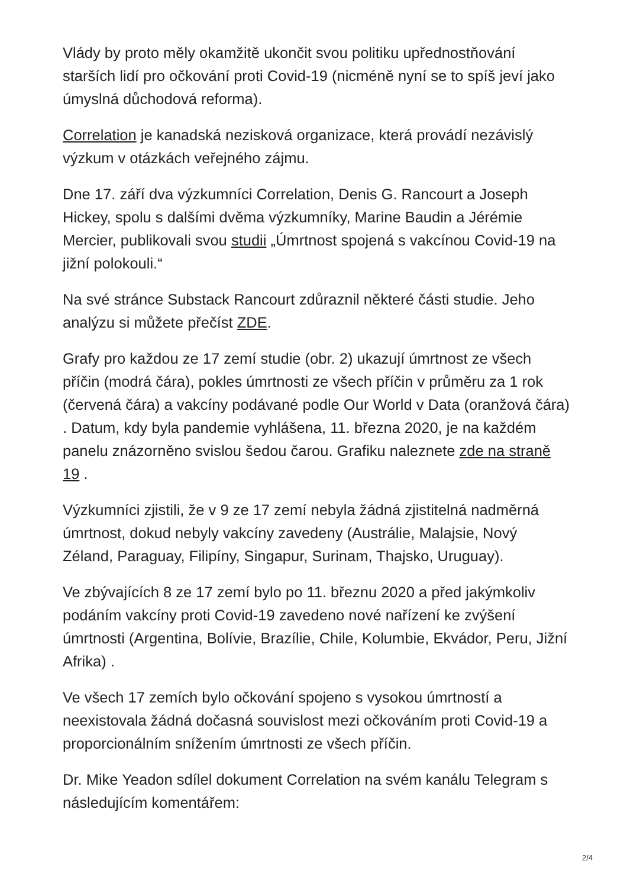Vlády by proto měly okamžitě ukončit svou politiku upřednostňování starších lidí pro očkování proti Covid-19 (nicméně nyní se to spíš jeví jako úmyslná důchodová reforma).
Correlation je kanadská nezisková organizace, která provádí nezávislý výzkum v otázkách veřejného zájmu.
Dne 17. září dva výzkumníci Correlation, Denis G. Rancourt a Joseph Hickey, spolu s dalšími dvěma výzkumníky, Marine Baudin a Jérémie Mercier, publikovali svou studii „Úmrtnost spojená s vakcínou Covid-19 na jižní polokouli.“
Na své stránce Substack Rancourt zdůraznil některé části studie. Jeho analýzu si můžete přečíst ZDE.
Grafy pro každou ze 17 zemí studie (obr. 2) ukazují úmrtnost ze všech příčin (modrá čára), pokles úmrtnosti ze všech příčin v průměru za 1 rok (červená čára) a vakcíny podávané podle Our World v Data (oranžová čára) . Datum, kdy byla pandemie vyhlášena, 11. března 2020, je na každém panelu znázorněno svislou šedou čarou. Grafiku naleznete zde na straně 19 .
Výzkumníci zjistili, že v 9 ze 17 zemí nebyla žádná zjistitelná nadměrná úmrtnost, dokud nebyly vakcíny zavedeny (Austrálie, Malajsie, Nový Zéland, Paraguay, Filipíny, Singapur, Surinam, Thajsko, Uruguay).
Ve zbývajících 8 ze 17 zemí bylo po 11. březnu 2020 a před jakýmkoliv podáním vakcíny proti Covid-19 zavedeno nové nařízení ke zvýšení úmrtnosti (Argentina, Bolívie, Brazílie, Chile, Kolumbie, Ekvádor, Peru, Jižní Afrika) .
Ve všech 17 zemích bylo očkování spojeno s vysokou úmrtností a neexistovala žádná dočasná souvislost mezi očkováním proti Covid-19 a proporcionálním snížením úmrtnosti ze všech příčin.
Dr. Mike Yeadon sdílel dokument Correlation na svém kanálu Telegram s následujícím komentářem:
2/4